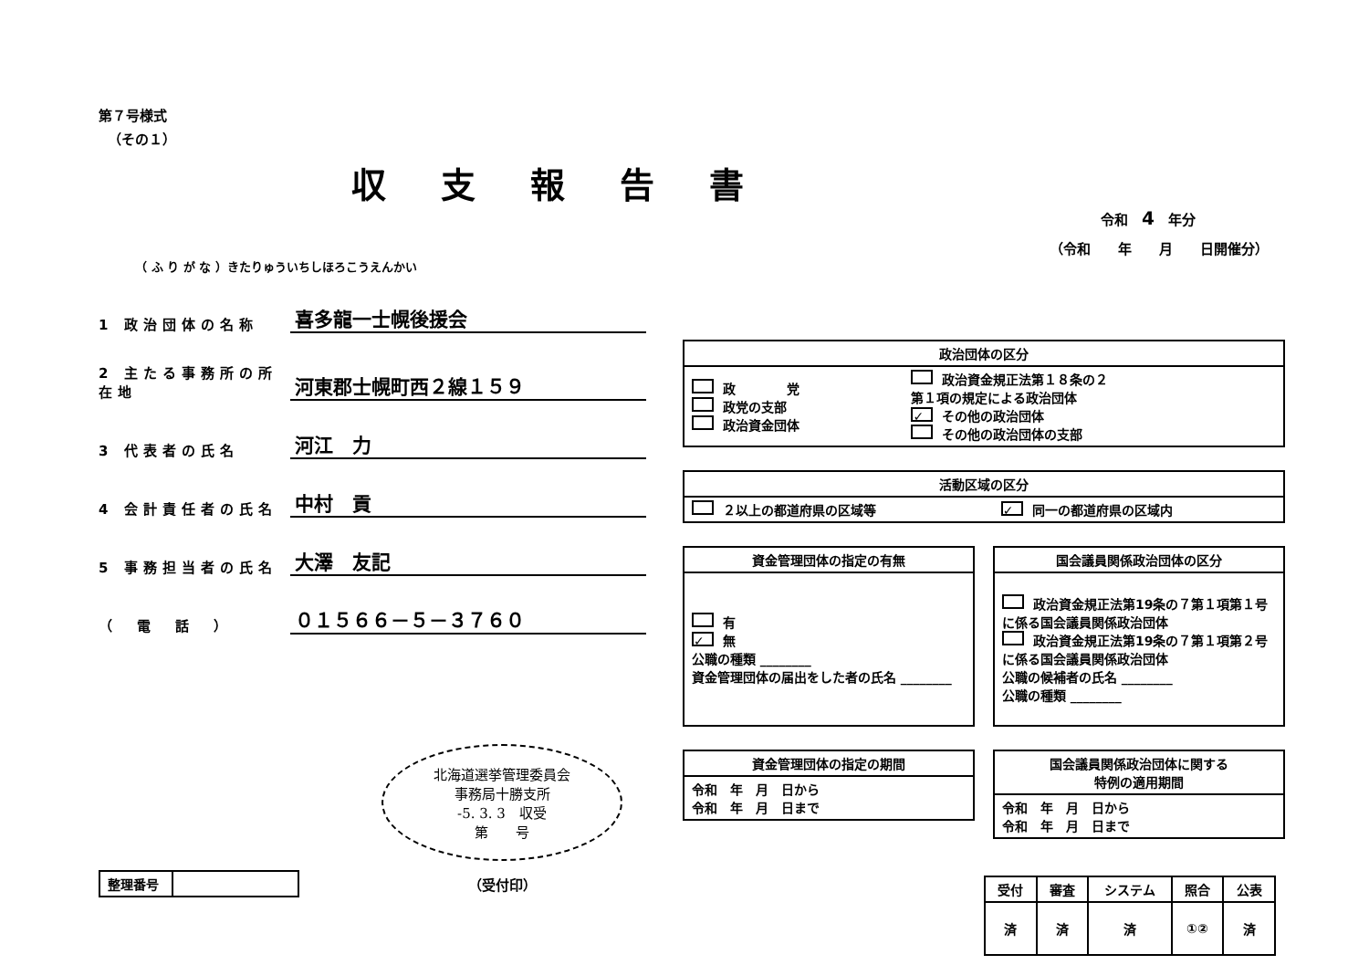第７号様式
（その１）
収支報告書
令和　4　年分
（令和　　年　　月　　日開催分）
（ ふ り が な ）きたりゅういちしほろこうえんかい
1 政治団体の名称
喜多龍一士幌後援会
2 主たる事務所の所在地
河東郡士幌町西２線１５９
3 代表者の氏名
河江　力
4 会計責任者の氏名
中村　貢
5 事務担当者の氏名
大澤　友記
（　電　話　）
０１５６６－５－３７６０
北海道選挙管理委員会
事務局十勝支所
-5. 3. 3　収受
第　　号
| 整理番号 | |
（受付印）
| 政治団体の区分 | |
| --- | --- |
| 政 党 政党の支部 政治資金団体 | 政治資金規正法第１８条の２ 第１項の規定による政治団体 ✓ その他の政治団体 その他の政治団体の支部 |
| 活動区域の区分 | |
| --- | --- |
| ２以上の都道府県の区域等 | ✓ 同一の都道府県の区域内 |
| 資金管理団体の指定の有無 |
| --- |
| 有 ✓ 無 公職の種類 ________ 資金管理団体の届出をした者の氏名 ________ |
| 国会議員関係政治団体の区分 |
| --- |
| 政治資金規正法第19条の７第１項第１号に係る国会議員関係政治団体 政治資金規正法第19条の７第１項第２号に係る国会議員関係政治団体 公職の候補者の氏名 ________ 公職の種類 ________ |
| 資金管理団体の指定の期間 |
| --- |
| 令和 年 月 日から 令和 年 月 日まで |
| 国会議員関係政治団体に関する 特例の適用期間 |
| --- |
| 令和 年 月 日から 令和 年 月 日まで |
| 受付 | 審査 | システム | 照合 | 公表 |
| --- | --- | --- | --- | --- |
| 済 | 済 | 済 | ①② | 済 |